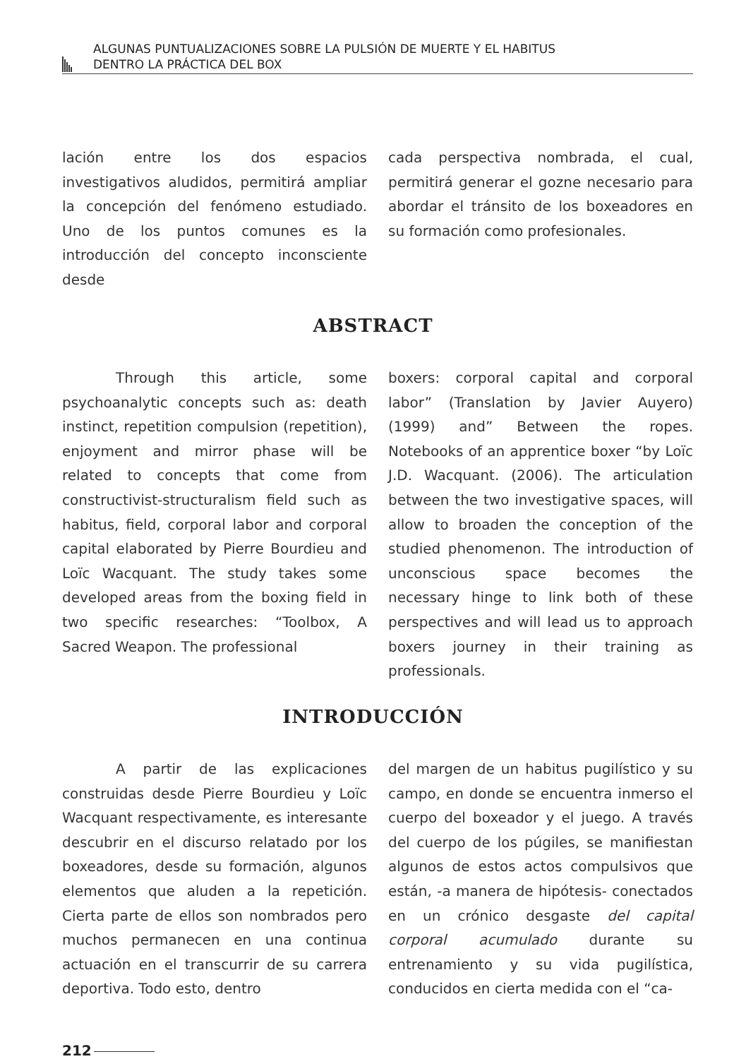ALGUNAS PUNTUALIZACIONES SOBRE LA PULSIÓN DE MUERTE Y EL HABITUS
DENTRO LA PRÁCTICA DEL BOX
lación entre los dos espacios investigativos aludidos, permitirá ampliar la concepción del fenómeno estudiado. Uno de los puntos comunes es la introducción del concepto inconsciente desde
cada perspectiva nombrada, el cual, permitirá generar el gozne necesario para abordar el tránsito de los boxeadores en su formación como profesionales.
ABSTRACT
Through this article, some psychoanalytic concepts such as: death instinct, repetition compulsion (repetition), enjoyment and mirror phase will be related to concepts that come from constructivist-structuralism field such as habitus, field, corporal labor and corporal capital elaborated by Pierre Bourdieu and Loïc Wacquant. The study takes some developed areas from the boxing field in two specific researches: “Toolbox, A Sacred Weapon. The professional
boxers: corporal capital and corporal labor” (Translation by Javier Auyero) (1999) and” Between the ropes. Notebooks of an apprentice boxer “by Loïc J.D. Wacquant. (2006). The articulation between the two investigative spaces, will allow to broaden the conception of the studied phenomenon. The introduction of unconscious space becomes the necessary hinge to link both of these perspectives and will lead us to approach boxers journey in their training as professionals.
INTRODUCCIÓN
A partir de las explicaciones construidas desde Pierre Bourdieu y Loïc Wacquant respectivamente, es interesante descubrir en el discurso relatado por los boxeadores, desde su formación, algunos elementos que aluden a la repetición. Cierta parte de ellos son nombrados pero muchos permanecen en una continua actuación en el transcurrir de su carrera deportiva. Todo esto, dentro
del margen de un habitus pugilístico y su campo, en donde se encuentra inmerso el cuerpo del boxeador y el juego. A través del cuerpo de los púgiles, se manifiestan algunos de estos actos compulsivos que están, -a manera de hipótesis- conectados en un crónico desgaste del capital corporal acumulado durante su entrenamiento y su vida pugilística, conducidos en cierta medida con el “ca-
212